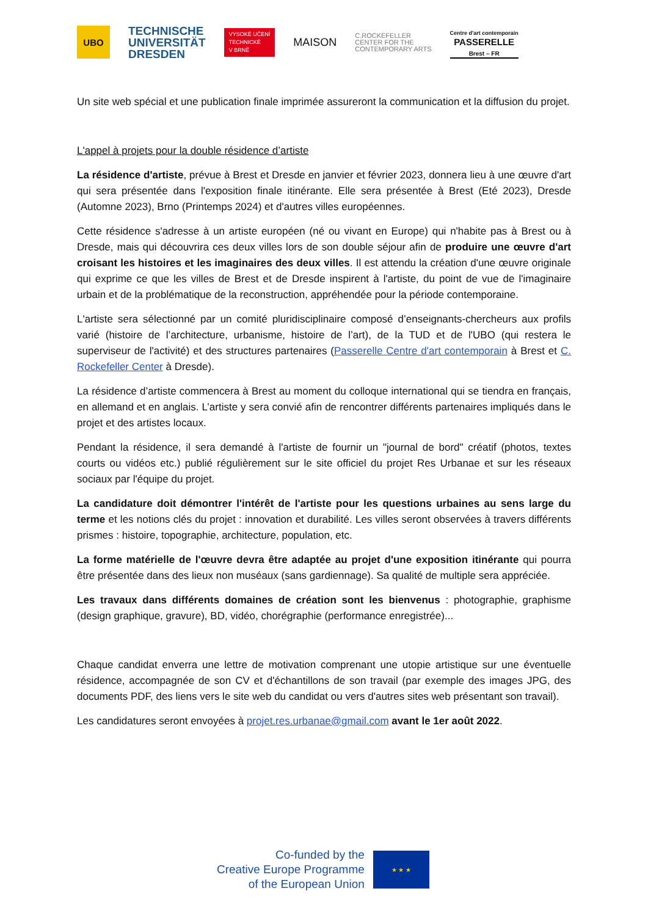UBO
TECHNISCHE
UNIVERSITÄT
DRESDEN
VYSOKÉ UČENÍ
TECHNICKÉ
V BRNĚ
MAISON
C.ROCKEFELLER
CENTER FOR THE
CONTEMPORARY ARTS
Centre d'art contemporain
PASSERELLE
Brest – FR
Un site web spécial et une publication finale imprimée assureront la communication et la diffusion du projet.
L'appel à projets pour la double résidence d’artiste
La résidence d'artiste, prévue à Brest et Dresde en janvier et février 2023, donnera lieu à une œuvre d'art qui sera présentée dans l'exposition finale itinérante. Elle sera présentée à Brest (Eté 2023), Dresde (Automne 2023), Brno (Printemps 2024) et d'autres villes européennes.
Cette résidence s'adresse à un artiste européen (né ou vivant en Europe) qui n'habite pas à Brest ou à Dresde, mais qui découvrira ces deux villes lors de son double séjour afin de produire une œuvre d'art croisant les histoires et les imaginaires des deux villes. Il est attendu la création d'une œuvre originale qui exprime ce que les villes de Brest et de Dresde inspirent à l'artiste, du point de vue de l'imaginaire urbain et de la problématique de la reconstruction, appréhendée pour la période contemporaine.
L'artiste sera sélectionné par un comité pluridisciplinaire composé d’enseignants-chercheurs aux profils varié (histoire de l’architecture, urbanisme, histoire de l’art), de la TUD et de l'UBO (qui restera le superviseur de l'activité) et des structures partenaires (Passerelle Centre d'art contemporain à Brest et C. Rockefeller Center à Dresde).
La résidence d’artiste commencera à Brest au moment du colloque international qui se tiendra en français, en allemand et en anglais. L’artiste y sera convié afin de rencontrer différents partenaires impliqués dans le projet et des artistes locaux.
Pendant la résidence, il sera demandé à l'artiste de fournir un "journal de bord" créatif (photos, textes courts ou vidéos etc.) publié régulièrement sur le site officiel du projet Res Urbanae et sur les réseaux sociaux par l'équipe du projet.
La candidature doit démontrer l'intérêt de l'artiste pour les questions urbaines au sens large du terme et les notions clés du projet : innovation et durabilité. Les villes seront observées à travers différents prismes : histoire, topographie, architecture, population, etc.
La forme matérielle de l'œuvre devra être adaptée au projet d'une exposition itinérante qui pourra être présentée dans des lieux non muséaux (sans gardiennage). Sa qualité de multiple sera appréciée.
Les travaux dans différents domaines de création sont les bienvenus : photographie, graphisme (design graphique, gravure), BD, vidéo, chorégraphie (performance enregistrée)...
Chaque candidat enverra une lettre de motivation comprenant une utopie artistique sur une éventuelle résidence, accompagnée de son CV et d'échantillons de son travail (par exemple des images JPG, des documents PDF, des liens vers le site web du candidat ou vers d'autres sites web présentant son travail).
Les candidatures seront envoyées à projet.res.urbanae@gmail.com avant le 1er août 2022.
Co-funded by the
Creative Europe Programme
of the European Union
★ ★ ★